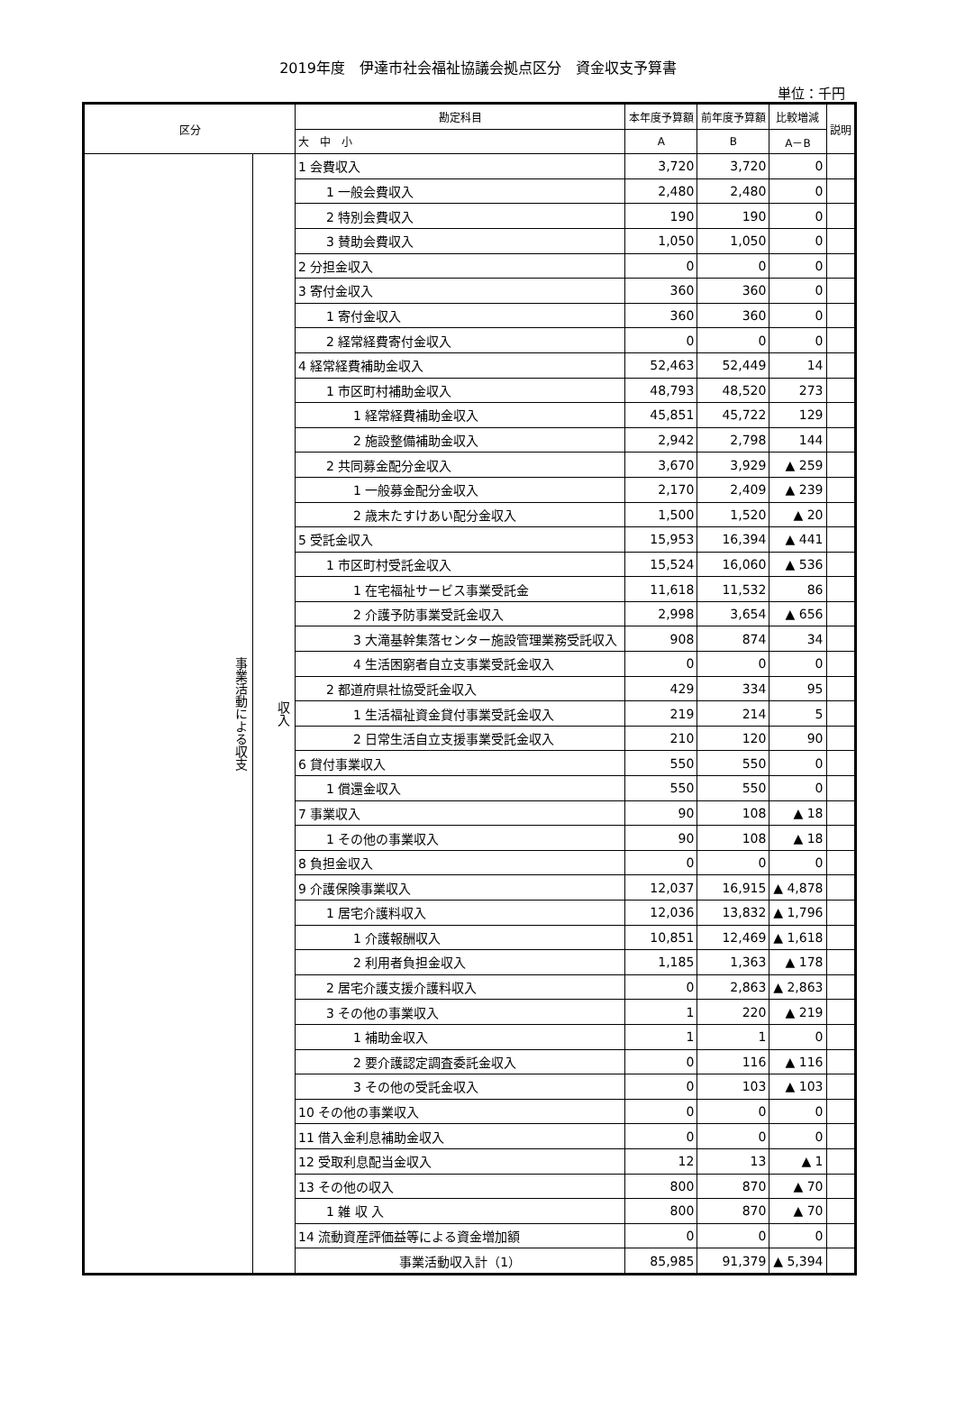2019年度　伊達市社会福祉協議会拠点区分　資金収支予算書
単位：千円
| 区分 | | 勘定科目 | 本年度予算額 | 前年度予算額 | 比較増減 | 説明 |
| --- | --- | --- | --- | --- | --- | --- |
| | | 大 中 小 | A | B | A－B | |
| 事業活動による収支 | 収入 | 1 会費収入 | 3,720 | 3,720 | 0 | |
| | | 1 一般会費収入 | 2,480 | 2,480 | 0 | |
| | | 2 特別会費収入 | 190 | 190 | 0 | |
| | | 3 賛助会費収入 | 1,050 | 1,050 | 0 | |
| | | 2 分担金収入 | 0 | 0 | 0 | |
| | | 3 寄付金収入 | 360 | 360 | 0 | |
| | | 1 寄付金収入 | 360 | 360 | 0 | |
| | | 2 経常経費寄付金収入 | 0 | 0 | 0 | |
| | | 4 経常経費補助金収入 | 52,463 | 52,449 | 14 | |
| | | 1 市区町村補助金収入 | 48,793 | 48,520 | 273 | |
| | | 1 経常経費補助金収入 | 45,851 | 45,722 | 129 | |
| | | 2 施設整備補助金収入 | 2,942 | 2,798 | 144 | |
| | | 2 共同募金配分金収入 | 3,670 | 3,929 | ▲ 259 | |
| | | 1 一般募金配分金収入 | 2,170 | 2,409 | ▲ 239 | |
| | | 2 歳末たすけあい配分金収入 | 1,500 | 1,520 | ▲ 20 | |
| | | 5 受託金収入 | 15,953 | 16,394 | ▲ 441 | |
| | | 1 市区町村受託金収入 | 15,524 | 16,060 | ▲ 536 | |
| | | 1 在宅福祉サービス事業受託金 | 11,618 | 11,532 | 86 | |
| | | 2 介護予防事業受託金収入 | 2,998 | 3,654 | ▲ 656 | |
| | | 3 大滝基幹集落センター施設管理業務受託収入 | 908 | 874 | 34 | |
| | | 4 生活困窮者自立支事業受託金収入 | 0 | 0 | 0 | |
| | | 2 都道府県社協受託金収入 | 429 | 334 | 95 | |
| | | 1 生活福祉資金貸付事業受託金収入 | 219 | 214 | 5 | |
| | | 2 日常生活自立支援事業受託金収入 | 210 | 120 | 90 | |
| | | 6 貸付事業収入 | 550 | 550 | 0 | |
| | | 1 償還金収入 | 550 | 550 | 0 | |
| | | 7 事業収入 | 90 | 108 | ▲ 18 | |
| | | 1 その他の事業収入 | 90 | 108 | ▲ 18 | |
| | | 8 負担金収入 | 0 | 0 | 0 | |
| | | 9 介護保険事業収入 | 12,037 | 16,915 | ▲ 4,878 | |
| | | 1 居宅介護料収入 | 12,036 | 13,832 | ▲ 1,796 | |
| | | 1 介護報酬収入 | 10,851 | 12,469 | ▲ 1,618 | |
| | | 2 利用者負担金収入 | 1,185 | 1,363 | ▲ 178 | |
| | | 2 居宅介護支援介護料収入 | 0 | 2,863 | ▲ 2,863 | |
| | | 3 その他の事業収入 | 1 | 220 | ▲ 219 | |
| | | 1 補助金収入 | 1 | 1 | 0 | |
| | | 2 要介護認定調査委託金収入 | 0 | 116 | ▲ 116 | |
| | | 3 その他の受託金収入 | 0 | 103 | ▲ 103 | |
| | | 10 その他の事業収入 | 0 | 0 | 0 | |
| | | 11 借入金利息補助金収入 | 0 | 0 | 0 | |
| | | 12 受取利息配当金収入 | 12 | 13 | ▲ 1 | |
| | | 13 その他の収入 | 800 | 870 | ▲ 70 | |
| | | 1 雑 収 入 | 800 | 870 | ▲ 70 | |
| | | 14 流動資産評価益等による資金増加額 | 0 | 0 | 0 | |
| | | 事業活動収入計（1） | 85,985 | 91,379 | ▲ 5,394 | |